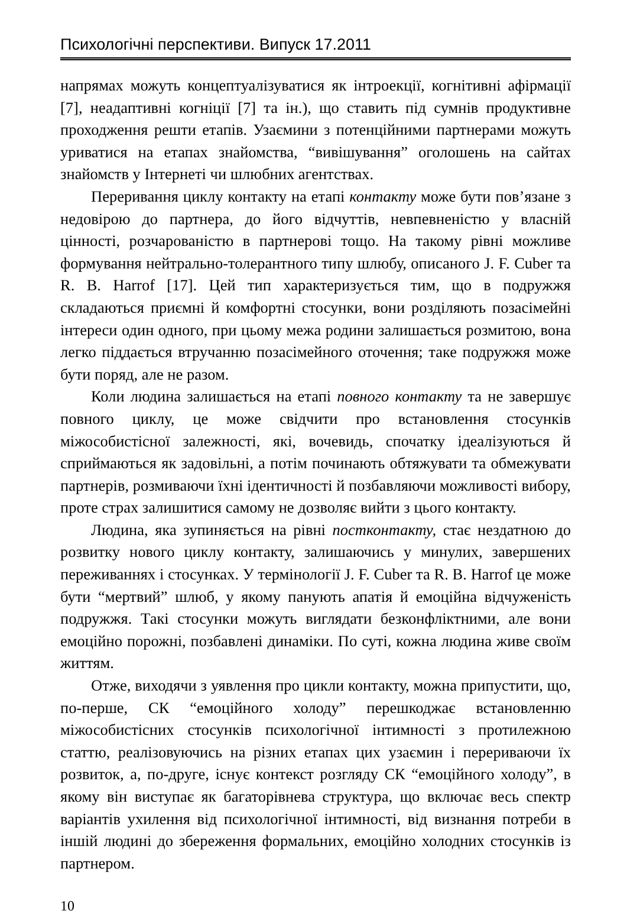Психологічні перспективи. Випуск 17.2011
напрямах можуть концептуалізуватися як інтроекції, когнітивні афірмації [7], неадаптивні когніції [7] та ін.), що ставить під сумнів продуктивне проходження решти етапів. Узаємини з потенційними партнерами можуть уриватися на етапах знайомства, “вивішування” оголошень на сайтах знайомств у Інтернеті чи шлюбних агентствах.
Переривання циклу контакту на етапі контакту може бути пов’язане з недовірою до партнера, до його відчуттів, невпевненістю у власній цінності, розчарованістю в партнерові тощо. На такому рівні можливе формування нейтрально-толерантного типу шлюбу, описаного J. F. Cuber та R. B. Harrof [17]. Цей тип характеризується тим, що в подружжя складаються приємні й комфортні стосунки, вони розділяють позасімейні інтереси один одного, при цьому межа родини залишається розмитою, вона легко піддається втручанню позасімейного оточення; таке подружжя може бути поряд, але не разом.
Коли людина залишається на етапі повного контакту та не завершує повного циклу, це може свідчити про встановлення стосунків міжособистісної залежності, які, вочевидь, спочатку ідеалізуються й сприймаються як задовільні, а потім починають обтяжувати та обмежувати партнерів, розмиваючи їхні ідентичності й позбавляючи можливості вибору, проте страх залишитися самому не дозволяє вийти з цього контакту.
Людина, яка зупиняється на рівні постконтакту, стає нездатною до розвитку нового циклу контакту, залишаючись у минулих, завершених переживаннях і стосунках. У термінології J. F. Cuber та R. B. Harrof це може бути “мертвий” шлюб, у якому панують апатія й емоційна відчуженість подружжя. Такі стосунки можуть виглядати безконфліктними, але вони емоційно порожні, позбавлені динаміки. По суті, кожна людина живе своїм життям.
Отже, виходячи з уявлення про цикли контакту, можна припустити, що, по-перше, СК “емоційного холоду” перешкоджає встановленню міжособистісних стосунків психологічної інтимності з протилежною статтю, реалізовуючись на різних етапах цих узаємин і перериваючи їх розвиток, а, по-друге, існує контекст розгляду СК “емоційного холоду”, в якому він виступає як багаторівнева структура, що включає весь спектр варіантів ухилення від психологічної інтимності, від визнання потреби в іншій людині до збереження формальних, емоційно холодних стосунків із партнером.
10